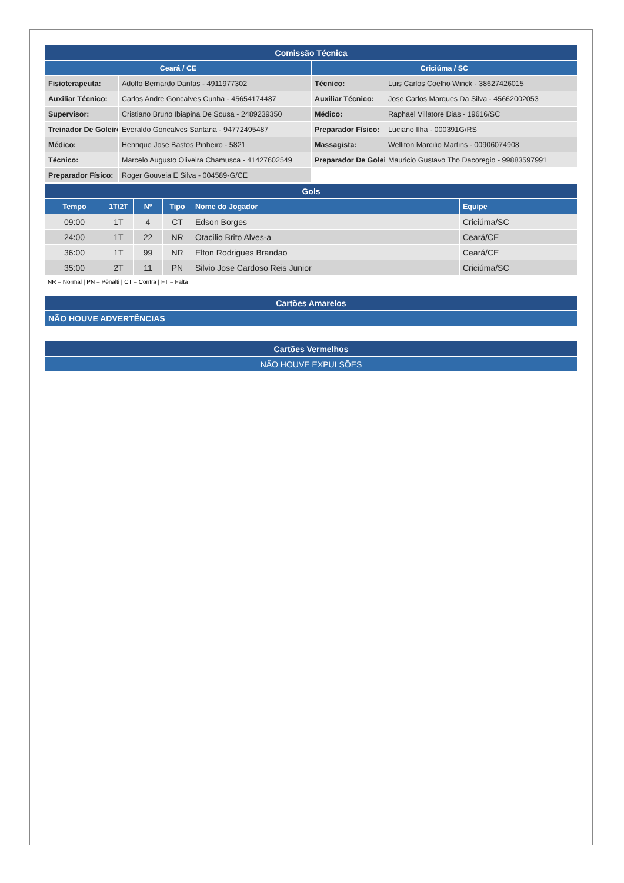| Comissão Técnica | | | |
| --- | --- | --- | --- |
| Ceará / CE | | Criciúma / SC | |
| Fisioterapeuta: | Adolfo Bernardo Dantas - 4911977302 | Técnico: | Luis Carlos Coelho Winck - 38627426015 |
| Auxiliar Técnico: | Carlos Andre Goncalves Cunha - 45654174487 | Auxiliar Técnico: | Jose Carlos Marques Da Silva - 45662002053 |
| Supervisor: | Cristiano Bruno Ibiapina De Sousa - 2489239350 | Médico: | Raphael Villatore Dias - 19616/SC |
| Treinador De Goleiro | Everaldo Goncalves Santana - 94772495487 | Preparador Físico: | Luciano Ilha - 000391G/RS |
| Médico: | Henrique Jose Bastos Pinheiro - 5821 | Massagista: | Welliton Marcilio Martins - 00906074908 |
| Técnico: | Marcelo Augusto Oliveira Chamusca - 41427602549 | Preparador De Golei | Mauricio Gustavo Tho Dacoregio - 99883597991 |
| Preparador Físico: | Roger Gouveia E Silva - 004589-G/CE | | |
| Gols | | | | | |
| --- | --- | --- | --- | --- | --- |
| Tempo | 1T/2T | Nº | Tipo | Nome do Jogador | Equipe |
| 09:00 | 1T | 4 | CT | Edson Borges | Criciúma/SC |
| 24:00 | 1T | 22 | NR | Otacilio Brito Alves-a | Ceará/CE |
| 36:00 | 1T | 99 | NR | Elton Rodrigues Brandao | Ceará/CE |
| 35:00 | 2T | 11 | PN | Silvio Jose Cardoso Reis Junior | Criciúma/SC |
NR = Normal | PN = Pênalti | CT = Contra | FT = Falta
| Cartões Amarelos |
| --- |
| NÃO HOUVE ADVERTÊNCIAS |
| Cartões Vermelhos |
| --- |
| NÃO HOUVE EXPULSÕES |